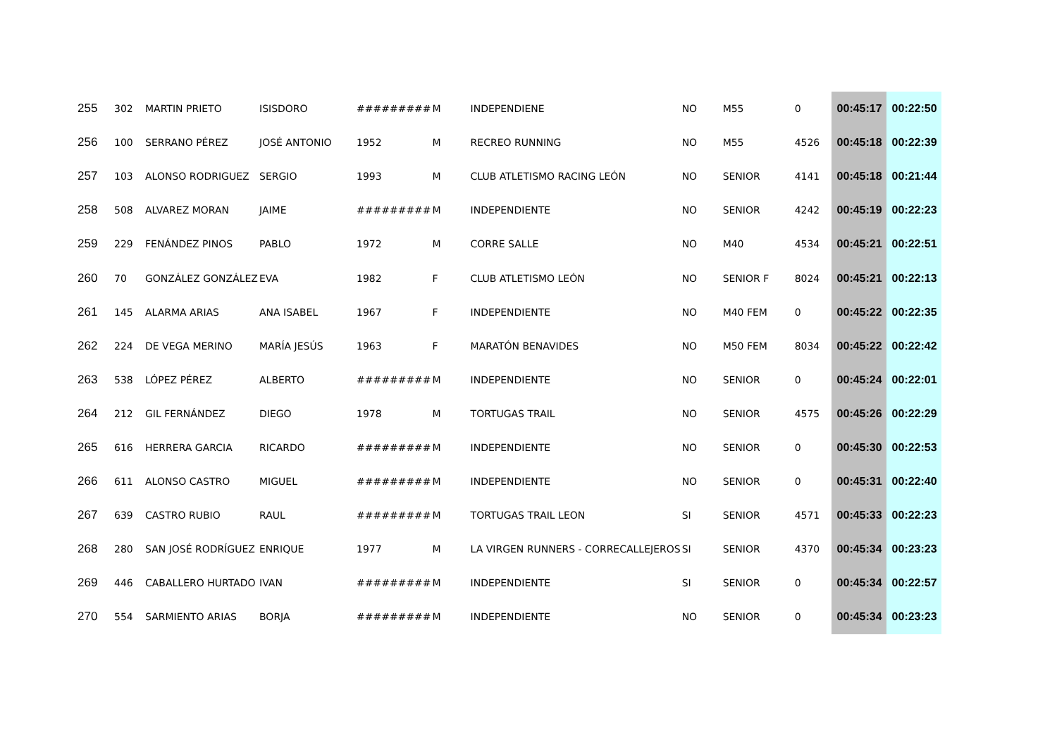| 255 | 302 | MARTIN PRIETO | ISISDORO | ######### | M | INDEPENDIENE | NO | M55 | 0 | 00:45:17 | 00:22:50 |
| 256 | 100 | SERRANO PÉREZ | JOSÉ ANTONIO | 1952 | M | RECREO RUNNING | NO | M55 | 4526 | 00:45:18 | 00:22:39 |
| 257 | 103 | ALONSO RODRIGUEZ | SERGIO | 1993 | M | CLUB ATLETISMO RACING LEÓN | NO | SENIOR | 4141 | 00:45:18 | 00:21:44 |
| 258 | 508 | ALVAREZ MORAN | JAIME | ######### | M | INDEPENDIENTE | NO | SENIOR | 4242 | 00:45:19 | 00:22:23 |
| 259 | 229 | FENÁNDEZ PINOS | PABLO | 1972 | M | CORRE SALLE | NO | M40 | 4534 | 00:45:21 | 00:22:51 |
| 260 | 70 | GONZÁLEZ GONZÁLEZ | EVA | 1982 | F | CLUB ATLETISMO LEÓN | NO | SENIOR F | 8024 | 00:45:21 | 00:22:13 |
| 261 | 145 | ALARMA ARIAS | ANA ISABEL | 1967 | F | INDEPENDIENTE | NO | M40 FEM | 0 | 00:45:22 | 00:22:35 |
| 262 | 224 | DE VEGA MERINO | MARÍA JESÚS | 1963 | F | MARATÓN BENAVIDES | NO | M50 FEM | 8034 | 00:45:22 | 00:22:42 |
| 263 | 538 | LÓPEZ PÉREZ | ALBERTO | ######### | M | INDEPENDIENTE | NO | SENIOR | 0 | 00:45:24 | 00:22:01 |
| 264 | 212 | GIL FERNÁNDEZ | DIEGO | 1978 | M | TORTUGAS TRAIL | NO | SENIOR | 4575 | 00:45:26 | 00:22:29 |
| 265 | 616 | HERRERA GARCIA | RICARDO | ######### | M | INDEPENDIENTE | NO | SENIOR | 0 | 00:45:30 | 00:22:53 |
| 266 | 611 | ALONSO CASTRO | MIGUEL | ######### | M | INDEPENDIENTE | NO | SENIOR | 0 | 00:45:31 | 00:22:40 |
| 267 | 639 | CASTRO RUBIO | RAUL | ######### | M | TORTUGAS TRAIL LEON | SI | SENIOR | 4571 | 00:45:33 | 00:22:23 |
| 268 | 280 | SAN JOSÉ RODRÍGUEZ | ENRIQUE | 1977 | M | LA VIRGEN RUNNERS - CORRECALLEJEROS | SI | SENIOR | 4370 | 00:45:34 | 00:23:23 |
| 269 | 446 | CABALLERO HURTADO | IVAN | ######### | M | INDEPENDIENTE | SI | SENIOR | 0 | 00:45:34 | 00:22:57 |
| 270 | 554 | SARMIENTO ARIAS | BORJA | ######### | M | INDEPENDIENTE | NO | SENIOR | 0 | 00:45:34 | 00:23:23 |